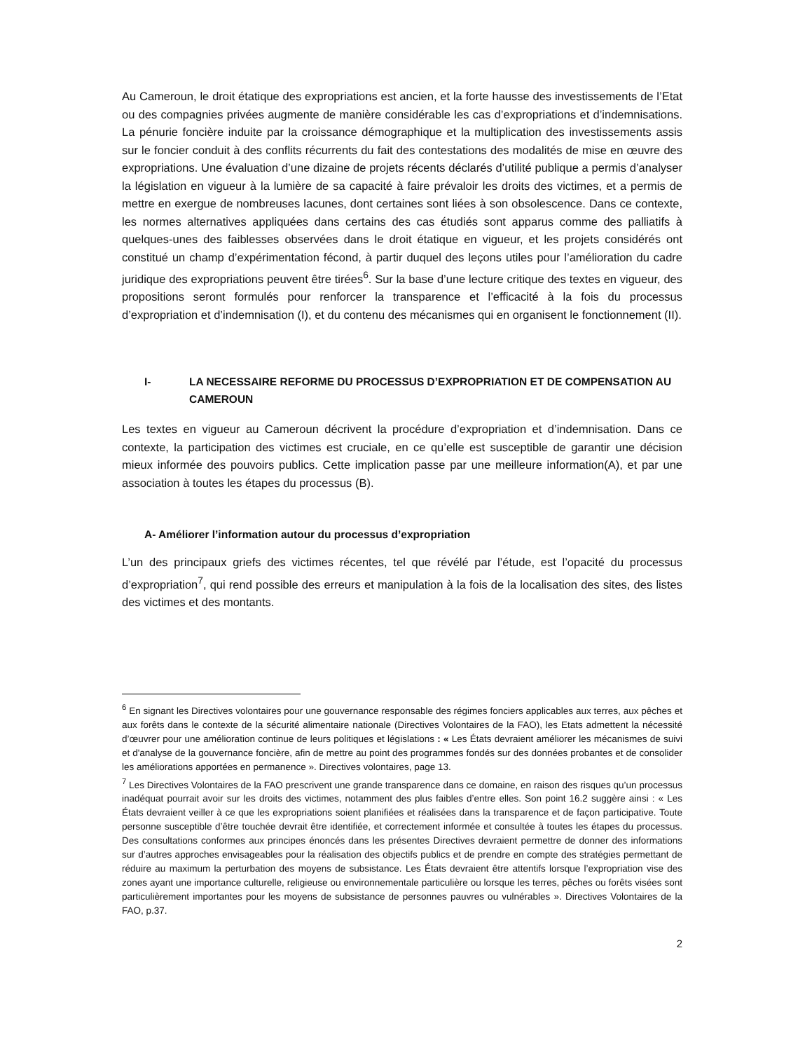Au Cameroun, le droit étatique des expropriations est ancien, et la forte hausse des investissements de l’Etat ou des compagnies privées augmente de manière considérable les cas d’expropriations et d’indemnisations. La pénurie foncière induite par la croissance démographique et la multiplication des investissements assis sur le foncier conduit à des conflits récurrents du fait des contestations des modalités de mise en œuvre des expropriations. Une évaluation d’une dizaine de projets récents déclarés d’utilité publique a permis d’analyser la législation en vigueur à la lumière de sa capacité à faire prévaloir les droits des victimes, et a permis de mettre en exergue de nombreuses lacunes, dont certaines sont liées à son obsolescence. Dans ce contexte, les normes alternatives appliquées dans certains des cas étudiés sont apparus comme des palliatifs à quelques-unes des faiblesses observées dans le droit étatique en vigueur, et les projets considérés ont constitué un champ d’expérimentation fécond, à partir duquel des leçons utiles pour l’amélioration du cadre juridique des expropriations peuvent être tirées<sup>6</sup>. Sur la base d’une lecture critique des textes en vigueur, des propositions seront formulés pour renforcer la transparence et l’efficacité à la fois du processus d’expropriation et d’indemnisation (I), et du contenu des mécanismes qui en organisent le fonctionnement (II).
I- LA NECESSAIRE REFORME DU PROCESSUS D’EXPROPRIATION ET DE COMPENSATION AU CAMEROUN
Les textes en vigueur au Cameroun décrivent la procédure d’expropriation et d’indemnisation. Dans ce contexte, la participation des victimes est cruciale, en ce qu’elle est susceptible de garantir une décision mieux informée des pouvoirs publics. Cette implication passe par une meilleure information(A), et par une association à toutes les étapes du processus (B).
A- Améliorer l’information autour du processus d’expropriation
L’un des principaux griefs des victimes récentes, tel que révélé par l’étude, est l’opacité du processus d’expropriation<sup>7</sup>, qui rend possible des erreurs et manipulation à la fois de la localisation des sites, des listes des victimes et des montants.
<sup>6</sup> En signant les Directives volontaires pour une gouvernance responsable des régimes fonciers applicables aux terres, aux pêches et aux forêts dans le contexte de la sécurité alimentaire nationale (Directives Volontaires de la FAO), les Etats admettent la nécessité d’œuvrer pour une amélioration continue de leurs politiques et législations : « Les États devraient améliorer les mécanismes de suivi et d'analyse de la gouvernance foncière, afin de mettre au point des programmes fondés sur des données probantes et de consolider les améliorations apportées en permanence ». Directives volontaires, page 13.
<sup>7</sup> Les Directives Volontaires de la FAO prescrivent une grande transparence dans ce domaine, en raison des risques qu’un processus inadéquat pourrait avoir sur les droits des victimes, notamment des plus faibles d’entre elles. Son point 16.2 suggère ainsi : « Les États devraient veiller à ce que les expropriations soient planifiées et réalisées dans la transparence et de façon participative. Toute personne susceptible d’être touchée devrait être identifiée, et correctement informée et consultée à toutes les étapes du processus. Des consultations conformes aux principes énoncés dans les présentes Directives devraient permettre de donner des informations sur d’autres approches envisageables pour la réalisation des objectifs publics et de prendre en compte des stratégies permettant de réduire au maximum la perturbation des moyens de subsistance. Les États devraient être attentifs lorsque l’expropriation vise des zones ayant une importance culturelle, religieuse ou environnementale particulière ou lorsque les terres, pêches ou forêts visées sont particulièrement importantes pour les moyens de subsistance de personnes pauvres ou vulnérables ». Directives Volontaires de la FAO, p.37.
2